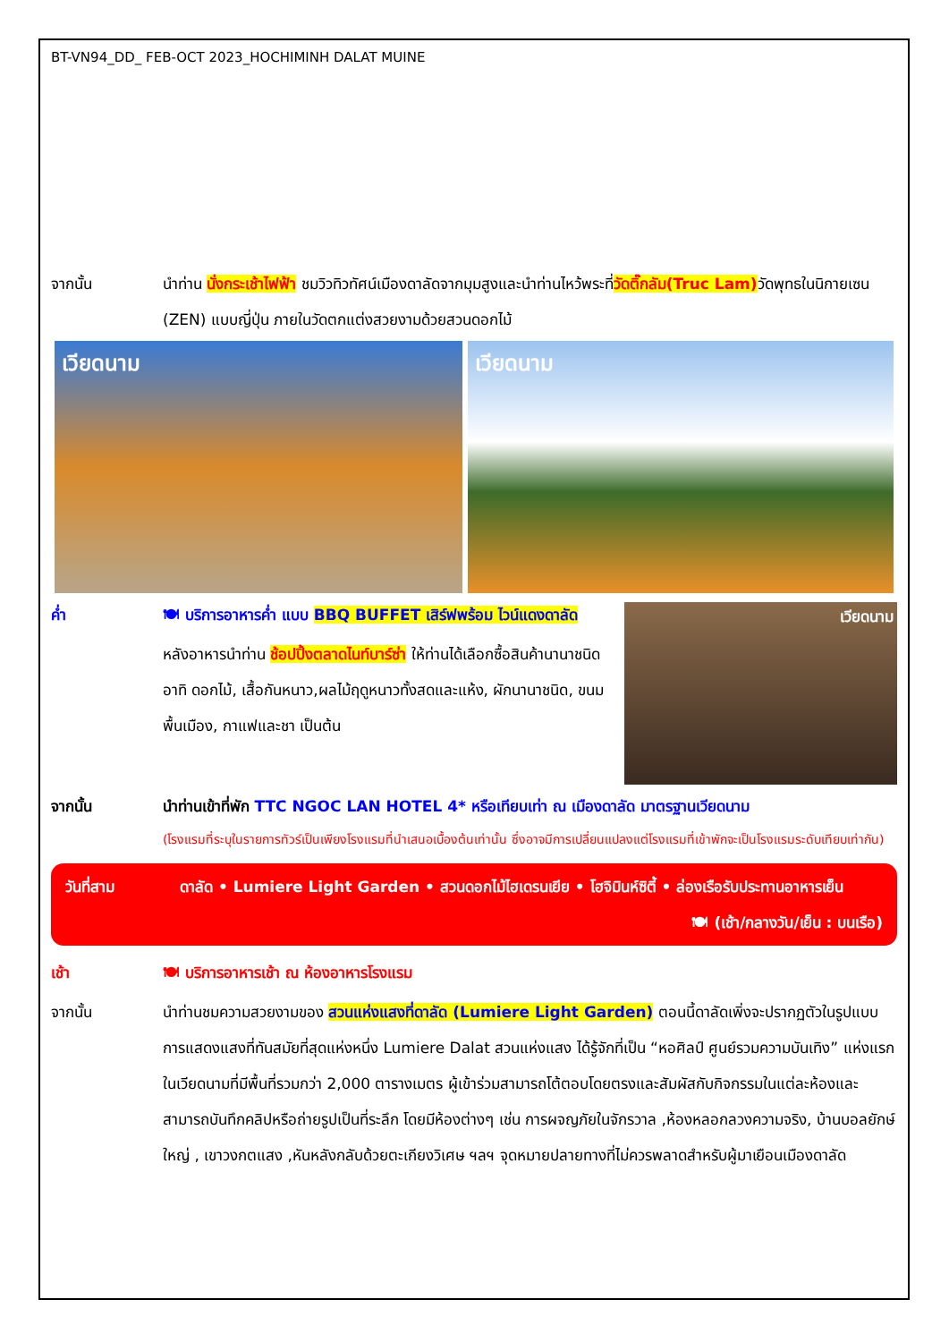BT-VN94_DD_ FEB-OCT 2023_HOCHIMINH DALAT MUINE
จากนั้น นำท่าน นั่งกระเช้าไฟฟ้า ชมวิวทิวทัศน์เมืองดาลัดจากมุมสูงและนำท่านไหว้พระที่วัดติ๊กลัม(Truc Lam) วัดพุทธในนิกายเซน (ZEN) แบบญี่ปุ่น ภายในวัดตกแต่งสวยงามด้วยสวนดอกไม้
เวียดนาม เวียดนาม
ค่ำ 🍽 บริการอาหารค่ำ แบบ BBQ BUFFET เสิร์ฟพร้อม ไวน์แดงดาลัด
หลังอาหารนำท่าน ช้อปปิ้งตลาดไนท์บาร์ซ่า ให้ท่านได้เลือกซื้อสินค้านานาชนิด อาทิ ดอกไม้, เสื้อกันหนาว,ผลไม้ฤดูหนาวทั้งสดและแห้ง, ผักนานาชนิด, ขนมพื้นเมือง, กาแฟและชา เป็นต้น
เวียดนาม
จากนั้น นำท่านเข้าที่พัก TTC NGOC LAN HOTEL 4* หรือเทียบเท่า ณ เมืองดาลัด มาตรฐานเวียดนาม
(โรงแรมที่ระบุในรายการทัวร์เป็นเพียงโรงแรมที่นำเสนอเบื้องต้นเท่านั้น ซึ่งอาจมีการเปลี่ยนแปลงแต่โรงแรมที่เข้าพักจะเป็นโรงแรมระดับเทียบเท่ากัน)
วันที่สาม ดาลัด • Lumiere Light Garden • สวนดอกไม้ไฮเดรนเยีย • โฮจิมินห์ซิตี้ • ล่องเรือรับประทานอาหารเย็น 🍽 (เช้า/กลางวัน/เย็น : บนเรือ)
เช้า 🍽 บริการอาหารเช้า ณ ห้องอาหารโรงแรม
จากนั้น นำท่านชมความสวยงามของ สวนแห่งแสงที่ดาลัด (Lumiere Light Garden) ตอนนี้ดาลัดเพิ่งจะปรากฏตัวในรูปแบบการแสดงแสงที่ทันสมัยที่สุดแห่งหนึ่ง Lumiere Dalat สวนแห่งแสง ได้รู้จักที่เป็น “หอศิลป์ ศูนย์รวมความบันเทิง” แห่งแรกในเวียดนามที่มีพื้นที่รวมกว่า 2,000 ตารางเมตร ผู้เข้าร่วมสามารถโต้ตอบโดยตรงและสัมผัสกับกิจกรรมในแต่ละห้องและสามารถบันทึกคลิปหรือถ่ายรูปเป็นที่ระลึก โดยมีห้องต่างๆ เช่น การผจญภัยในจักรวาล ,ห้องหลอกลวงความจริง, บ้านบอลยักษ์ใหญ่ , เขาวงกตแสง ,หันหลังกลับด้วยตะเกียงวิเศษ ฯลฯ จุดหมายปลายทางที่ไม่ควรพลาดสำหรับผู้มาเยือนเมืองดาลัด